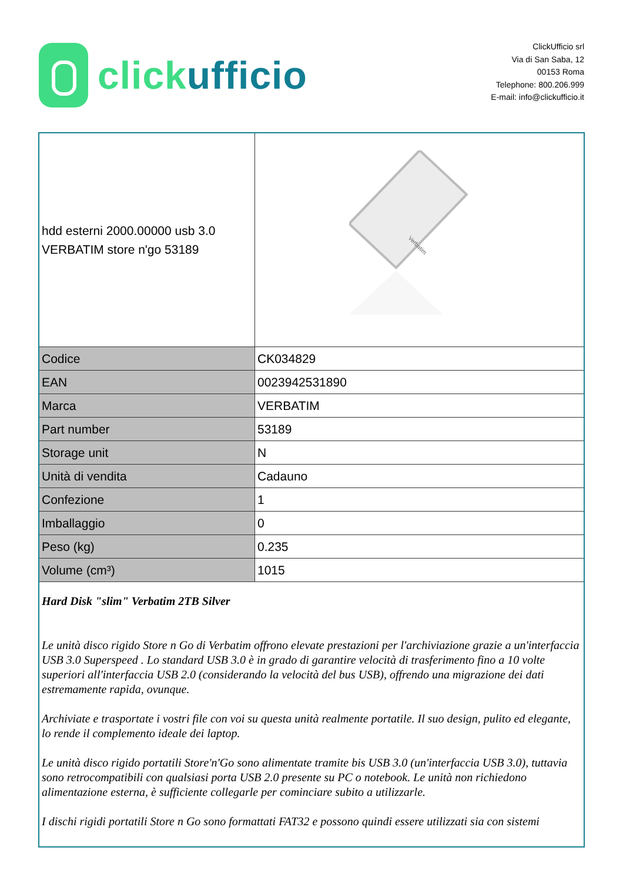click ufficio
ClickUfficio srl
Via di San Saba, 12
00153 Roma
Telephone: 800.206.999
E-mail: info@clickufficio.it
| hdd esterni 2000.00000 usb 3.0 VERBATIM store n'go 53189 | Verbatim |
| Codice | CK034829 |
| EAN | 0023942531890 |
| Marca | VERBATIM |
| Part number | 53189 |
| Storage unit | N |
| Unità di vendita | Cadauno |
| Confezione | 1 |
| Imballaggio | 0 |
| Peso (kg) | 0.235 |
| Volume (cm³) | 1015 |
| Hard Disk "slim" Verbatim 2TB Silver Le unità disco rigido Store n Go di Verbatim offrono elevate prestazioni per l'archiviazione grazie a un'interfaccia USB 3.0 Superspeed . Lo standard USB 3.0 è in grado di garantire velocità di trasferimento fino a 10 volte superiori all'interfaccia USB 2.0 (considerando la velocità del bus USB), offrendo una migrazione dei dati estremamente rapida, ovunque. Archiviate e trasportate i vostri file con voi su questa unità realmente portatile. Il suo design, pulito ed elegante, lo rende il complemento ideale dei laptop. Le unità disco rigido portatili Store'n'Go sono alimentate tramite bis USB 3.0 (un'interfaccia USB 3.0), tuttavia sono retrocompatibili con qualsiasi porta USB 2.0 presente su PC o notebook. Le unità non richiedono alimentazione esterna, è sufficiente collegarle per cominciare subito a utilizzarle. I dischi rigidi portatili Store n Go sono formattati FAT32 e possono quindi essere utilizzati sia con sistemi | |